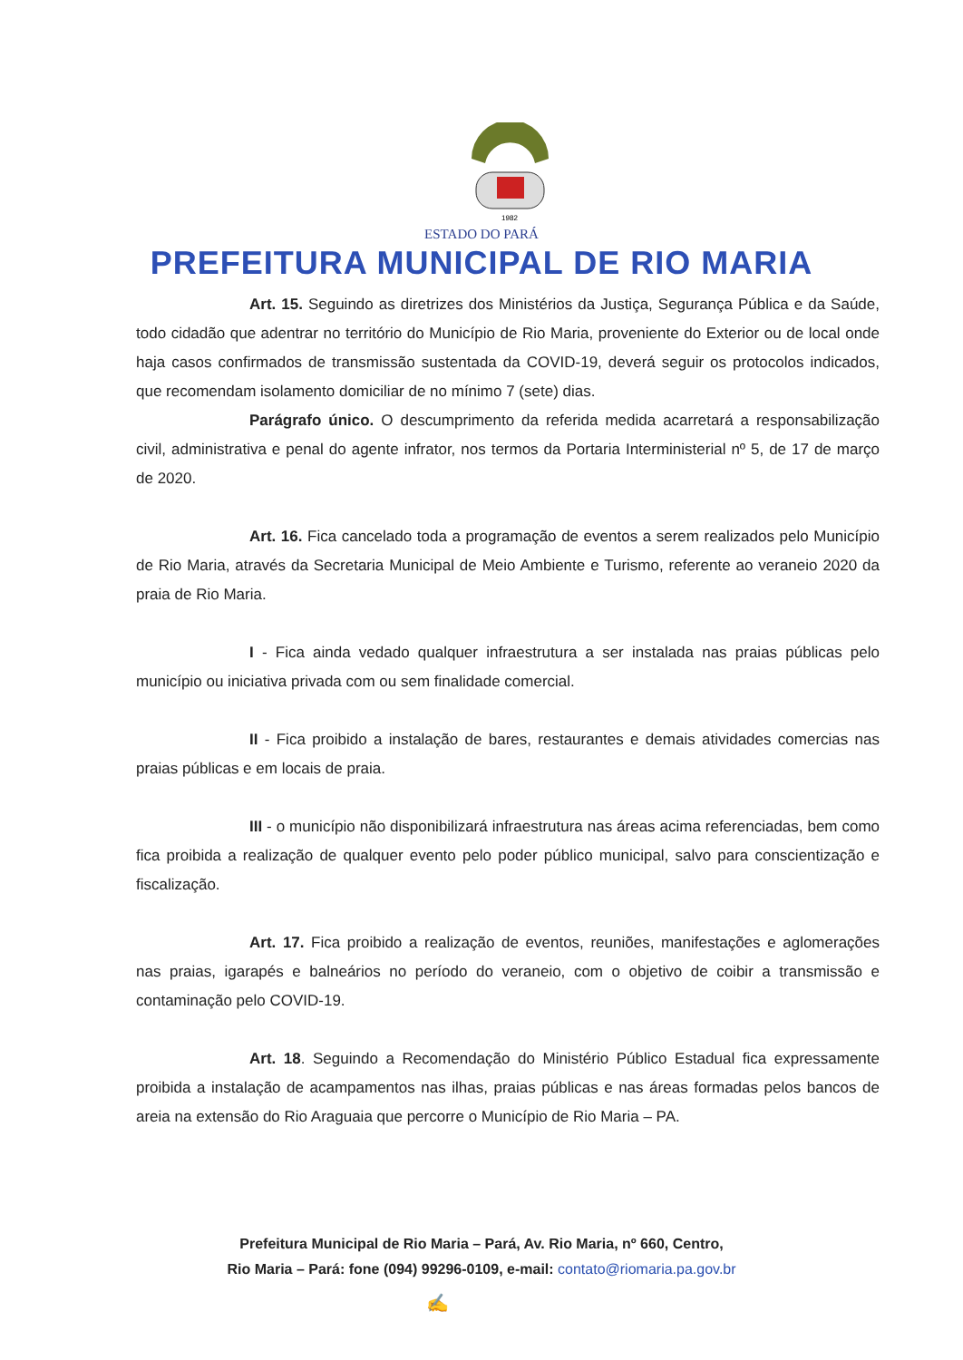1982
ESTADO DO PARÁ
PREFEITURA MUNICIPAL DE RIO MARIA
Art. 15. Seguindo as diretrizes dos Ministérios da Justiça, Segurança Pública e da Saúde, todo cidadão que adentrar no território do Município de Rio Maria, proveniente do Exterior ou de local onde haja casos confirmados de transmissão sustentada da COVID-19, deverá seguir os protocolos indicados, que recomendam isolamento domiciliar de no mínimo 7 (sete) dias.
Parágrafo único. O descumprimento da referida medida acarretará a responsabilização civil, administrativa e penal do agente infrator, nos termos da Portaria Interministerial nº 5, de 17 de março de 2020.
Art. 16. Fica cancelado toda a programação de eventos a serem realizados pelo Município de Rio Maria, através da Secretaria Municipal de Meio Ambiente e Turismo, referente ao veraneio 2020 da praia de Rio Maria.
I - Fica ainda vedado qualquer infraestrutura a ser instalada nas praias públicas pelo município ou iniciativa privada com ou sem finalidade comercial.
II - Fica proibido a instalação de bares, restaurantes e demais atividades comercias nas praias públicas e em locais de praia.
III - o município não disponibilizará infraestrutura nas áreas acima referenciadas, bem como fica proibida a realização de qualquer evento pelo poder público municipal, salvo para conscientização e fiscalização.
Art. 17. Fica proibido a realização de eventos, reuniões, manifestações e aglomerações nas praias, igarapés e balneários no período do veraneio, com o objetivo de coibir a transmissão e contaminação pelo COVID-19.
Art. 18. Seguindo a Recomendação do Ministério Público Estadual fica expressamente proibida a instalação de acampamentos nas ilhas, praias públicas e nas áreas formadas pelos bancos de areia na extensão do Rio Araguaia que percorre o Município de Rio Maria – PA.
Prefeitura Municipal de Rio Maria – Pará, Av. Rio Maria, nº 660, Centro,
Rio Maria – Pará: fone (094) 99296-0109, e-mail: contato@riomaria.pa.gov.br
✍